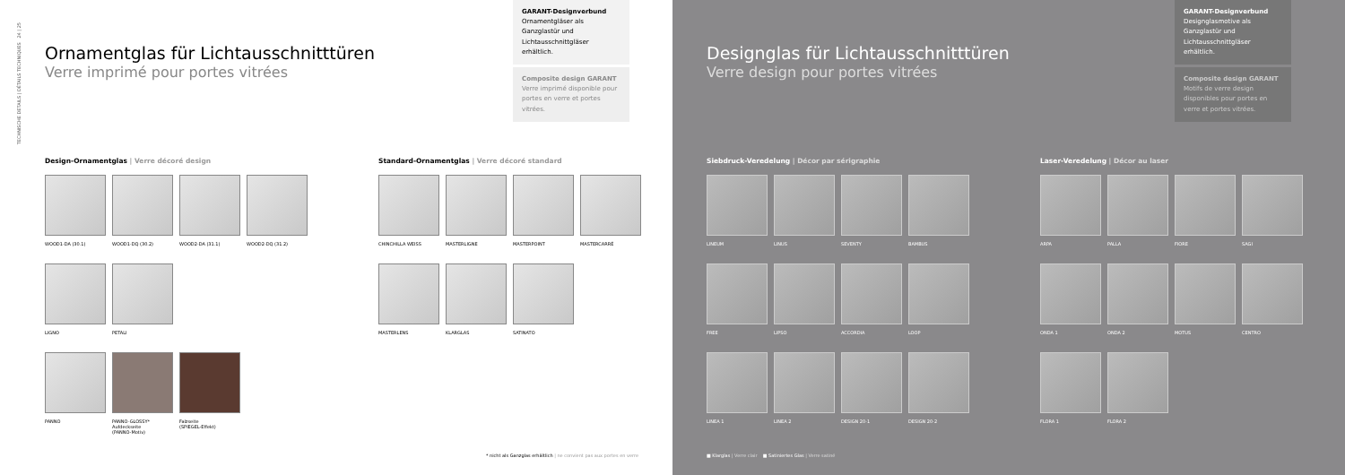TECHNISCHE DETAILS | DÉTAILS TECHNIQUES 24 | 25
Ornamentglas für Lichtausschnitttüren
Verre imprimé pour portes vitrées
GARANT-Designverbund
Ornamentgläser als Ganzglastür und Lichtausschnittgläser erhältlich.
Composite design GARANT
Verre imprimé disponible pour portes en verre et portes vitrées.
Design-Ornamentglas | Verre décoré design
WOOD1-DA (30.1)
WOOD1-DQ (30.2)
WOOD2-DA (31.1)
WOOD2-DQ (31.2)
LIGNO
PETALI
PANNO
PANNO-GLOSSY*
Aufdeckseite
(PANNO-Motiv)
Falzseite
(SPIEGEL-Effekt)
Standard-Ornamentglas | Verre décoré standard
CHINCHILLA WEISS
MASTERLIGNE
MASTERPOINT
MASTERCARRÉ
MASTERLENS
KLARGLAS
SATINATO
* nicht als Ganzglas erhältlich | ne convient pas aux portes en verre
Designglas für Lichtausschnitttüren
Verre design pour portes vitrées
GARANT-Designverbund
Designglasmotive als Ganzglastür und Lichtausschnittgläser erhältlich.
Composite design GARANT
Motifs de verre design disponibles pour portes en verre et portes vitrées.
Siebdruck-Veredelung | Décor par sérigraphie
LINEUM
LINUS
SEVENTY
BAMBUS
FREE
LIPSO
ACCORDIA
LOOP
LINEA 1
LINEA 2
DESIGN 20-1
DESIGN 20-2
Laser-Veredelung | Décor au laser
ARPA
PALLA
FIORE
SAGI
ONDA 1
ONDA 2
MOTUS
CENTRO
FLORA 1
FLORA 2
■ Klarglas | Verre clair ■ Satiniertes Glas | Verre satiné